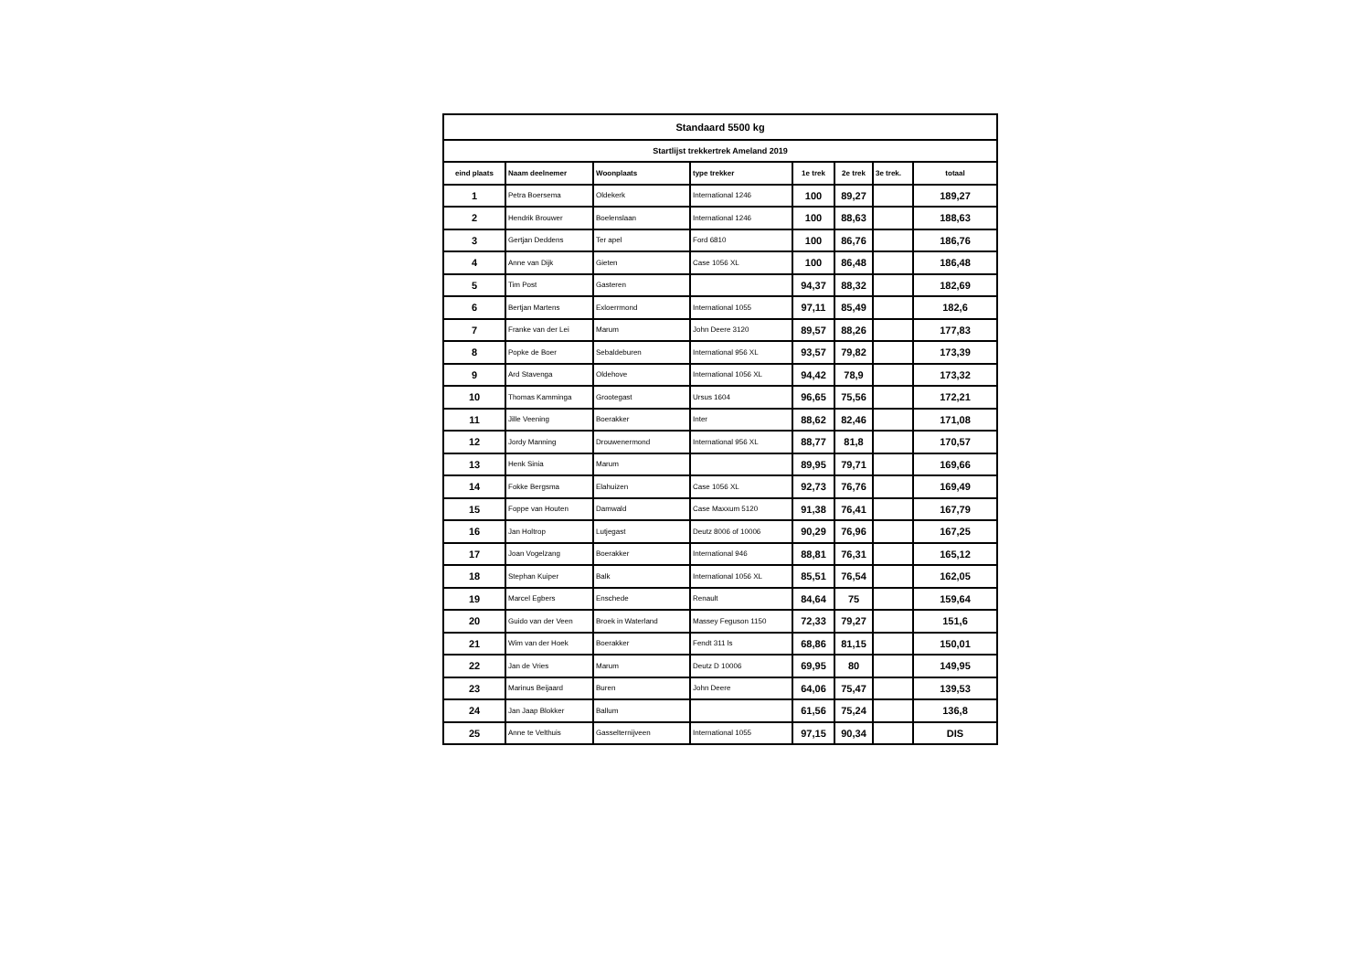| Standaard 5500 kg | | | | | | | |
| Startlijst trekkertrek Ameland 2019 | | | | | | | |
| eind plaats | Naam deelnemer | Woonplaats | type trekker | 1e trek | 2e trek | 3e trek. | totaal |
| 1 | Petra Boersema | Oldekerk | International 1246 | 100 | 89,27 | | 189,27 |
| 2 | Hendrik Brouwer | Boelenslaan | International 1246 | 100 | 88,63 | | 188,63 |
| 3 | Gertjan Deddens | Ter apel | Ford 6810 | 100 | 86,76 | | 186,76 |
| 4 | Anne van Dijk | Gieten | Case 1056 XL | 100 | 86,48 | | 186,48 |
| 5 | Tim Post | Gasteren | | 94,37 | 88,32 | | 182,69 |
| 6 | Bertjan Martens | Exloerrmond | International 1055 | 97,11 | 85,49 | | 182,6 |
| 7 | Franke van der Lei | Marum | John Deere 3120 | 89,57 | 88,26 | | 177,83 |
| 8 | Popke de Boer | Sebaldeburen | International 956 XL | 93,57 | 79,82 | | 173,39 |
| 9 | Ard Stavenga | Oldehove | International 1056 XL | 94,42 | 78,9 | | 173,32 |
| 10 | Thomas Kamminga | Grootegast | Ursus 1604 | 96,65 | 75,56 | | 172,21 |
| 11 | Jille Veening | Boerakker | Inter | 88,62 | 82,46 | | 171,08 |
| 12 | Jordy Manning | Drouwenermond | International 956 XL | 88,77 | 81,8 | | 170,57 |
| 13 | Henk Sinia | Marum | | 89,95 | 79,71 | | 169,66 |
| 14 | Fokke Bergsma | Elahuizen | Case 1056 XL | 92,73 | 76,76 | | 169,49 |
| 15 | Foppe van Houten | Damwald | Case Maxxum 5120 | 91,38 | 76,41 | | 167,79 |
| 16 | Jan Holtrop | Lutjegast | Deutz 8006 of 10006 | 90,29 | 76,96 | | 167,25 |
| 17 | Joan Vogelzang | Boerakker | International 946 | 88,81 | 76,31 | | 165,12 |
| 18 | Stephan Kuiper | Balk | International 1056 XL | 85,51 | 76,54 | | 162,05 |
| 19 | Marcel Egbers | Enschede | Renault | 84,64 | 75 | | 159,64 |
| 20 | Guido van der Veen | Broek in Waterland | Massey Feguson 1150 | 72,33 | 79,27 | | 151,6 |
| 21 | Wim van der Hoek | Boerakker | Fendt 311 ls | 68,86 | 81,15 | | 150,01 |
| 22 | Jan de Vries | Marum | Deutz D 10006 | 69,95 | 80 | | 149,95 |
| 23 | Marinus Beijaard | Buren | John Deere | 64,06 | 75,47 | | 139,53 |
| 24 | Jan Jaap Blokker | Ballum | | 61,56 | 75,24 | | 136,8 |
| 25 | Anne te Velthuis | Gasselternijveen | International 1055 | 97,15 | 90,34 | | DIS |